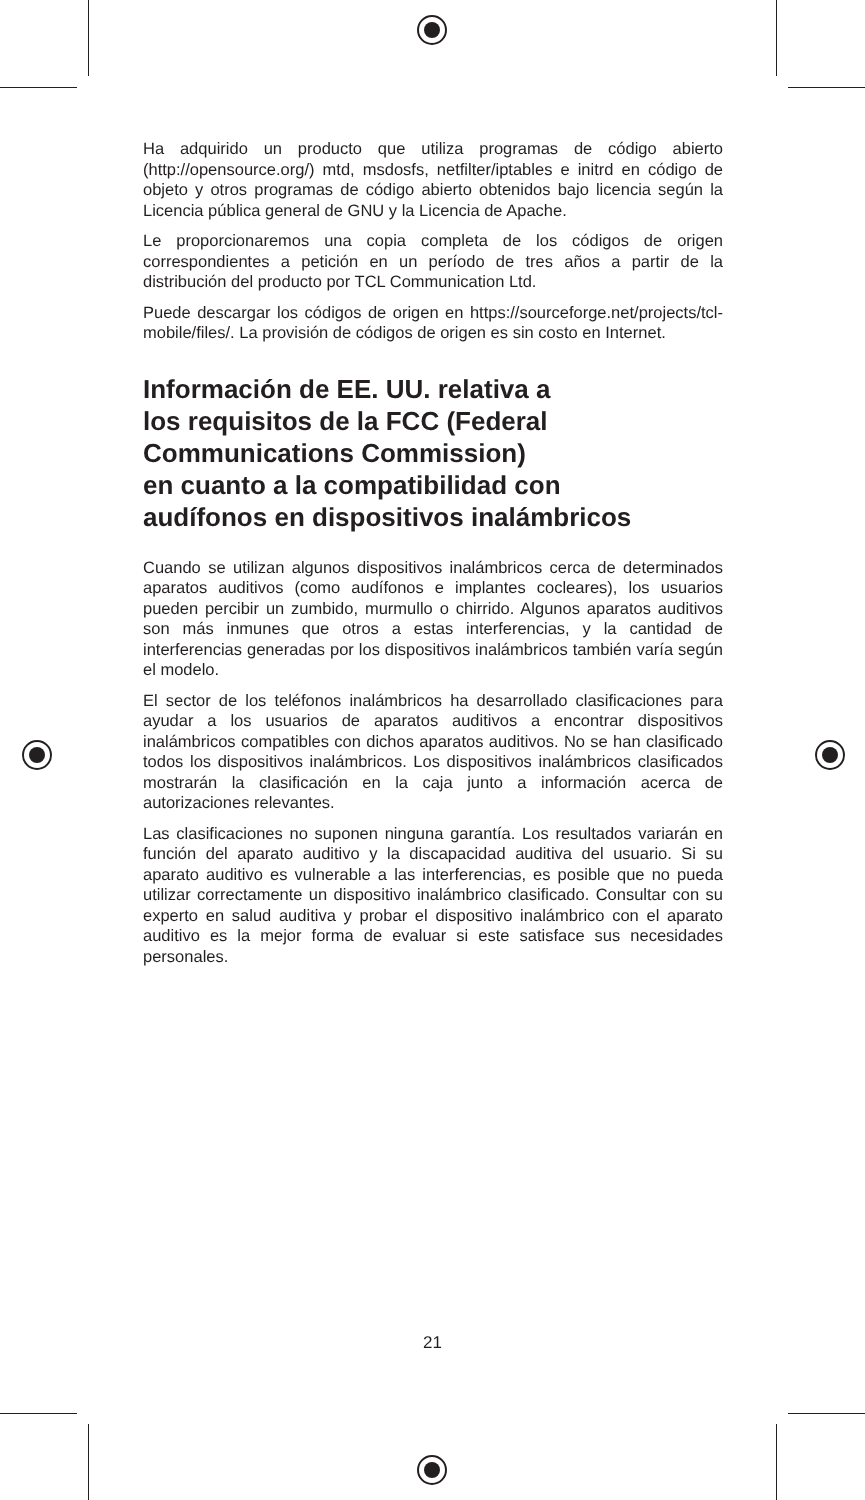Ha adquirido un producto que utiliza programas de código abierto (http://opensource.org/) mtd, msdosfs, netfilter/iptables e initrd en código de objeto y otros programas de código abierto obtenidos bajo licencia según la Licencia pública general de GNU y la Licencia de Apache.
Le proporcionaremos una copia completa de los códigos de origen correspondientes a petición en un período de tres años a partir de la distribución del producto por TCL Communication Ltd.
Puede descargar los códigos de origen en https://sourceforge.net/projects/tcl-mobile/files/. La provisión de códigos de origen es sin costo en Internet.
Información de EE. UU. relativa a
los requisitos de la FCC (Federal
Communications Commission)
en cuanto a la compatibilidad con
audífonos en dispositivos inalámbricos
Cuando se utilizan algunos dispositivos inalámbricos cerca de determinados aparatos auditivos (como audífonos e implantes cocleares), los usuarios pueden percibir un zumbido, murmullo o chirrido. Algunos aparatos auditivos son más inmunes que otros a estas interferencias, y la cantidad de interferencias generadas por los dispositivos inalámbricos también varía según el modelo.
El sector de los teléfonos inalámbricos ha desarrollado clasificaciones para ayudar a los usuarios de aparatos auditivos a encontrar dispositivos inalámbricos compatibles con dichos aparatos auditivos. No se han clasificado todos los dispositivos inalámbricos. Los dispositivos inalámbricos clasificados mostrarán la clasificación en la caja junto a información acerca de autorizaciones relevantes.
Las clasificaciones no suponen ninguna garantía. Los resultados variarán en función del aparato auditivo y la discapacidad auditiva del usuario. Si su aparato auditivo es vulnerable a las interferencias, es posible que no pueda utilizar correctamente un dispositivo inalámbrico clasificado. Consultar con su experto en salud auditiva y probar el dispositivo inalámbrico con el aparato auditivo es la mejor forma de evaluar si este satisface sus necesidades personales.
21